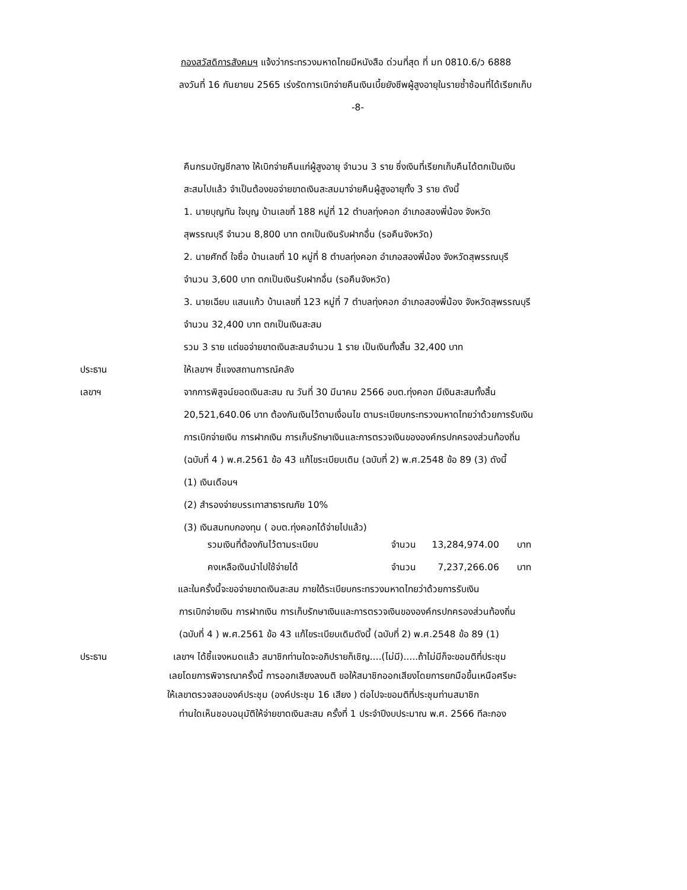กองสวัสดิการสังคมฯ แจ้งว่ากระทรวงมหาดไทยมีหนังสือ ด่วนที่สุด ที่ มท 0810.6/ว 6888
ลงวันที่ 16 กันยายน 2565 เร่งรัดการเบิกจ่ายคืนเงินเบี้ยยังชีพผู้สูงอายุในรายซ้ำซ้อนที่ได้เรียกเก็บ
-8-
คืนกรมบัญชีกลาง ให้เบิกจ่ายคืนแก่ผู้สูงอายุ จำนวน 3 ราย ซึ่งเงินที่เรียกเก็บคืนได้ตกเป็นเงิน
สะสมไปแล้ว จำเป็นต้องขอจ่ายขาดเงินสะสมมาจ่ายคืนผู้สูงอายุทั้ง 3 ราย ดังนี้
1. นายบุญทัน ใจบุญ บ้านเลขที่ 188 หมู่ที่ 12 ตำบลทุ่งคอก อำเภอสองพี่น้อง จังหวัด
สุพรรณบุรี จำนวน 8,800 บาท ตกเป็นเงินรับฝากอื่น (รอคืนจังหวัด)
2. นายศักดิ์ ใจซื่อ บ้านเลขที่ 10 หมู่ที่ 8 ตำบลทุ่งคอก อำเภอสองพี่น้อง จังหวัดสุพรรณบุรี
จำนวน 3,600 บาท ตกเป็นเงินรับฝากอื่น (รอคืนจังหวัด)
3. นายเฉียบ แสนแก้ว บ้านเลขที่ 123 หมู่ที่ 7 ตำบลทุ่งคอก อำเภอสองพี่น้อง จังหวัดสุพรรณบุรี
จำนวน 32,400 บาท ตกเป็นเงินสะสม
รวม 3 ราย แต่ขอจ่ายขาดเงินสะสมจำนวน 1 ราย เป็นเงินทั้งสิ้น 32,400 บาท
ประธาน ให้เลขาฯ ชี้แจงสถานการณ์คลัง
เลขาฯ จากการพิสูจน์ยอดเงินสะสม ณ วันที่ 30 มีนาคม 2566 อบต.ทุ่งคอก มีเงินสะสมทั้งสิ้น
20,521,640.06 บาท ต้องกันเงินไว้ตามเงื่อนไข ตามระเบียบกระทรวงมหาดไทยว่าด้วยการรับเงิน
การเบิกจ่ายเงิน การฝากเงิน การเก็บรักษาเงินและการตรวจเงินขององค์กรปกครองส่วนท้องถิ่น
(ฉบับที่ 4 ) พ.ศ.2561 ข้อ 43 แก้ไขระเบียบเดิม (ฉบับที่ 2) พ.ศ.2548 ข้อ 89 (3) ดังนี้
(1) เงินเดือนฯ
(2) สำรองจ่ายบรรเทาสาธารณภัย 10%
(3) เงินสมทบกองทุน ( อบต.ทุ่งคอกได้จ่ายไปแล้ว)
| รวมเงินที่ต้องกันไว้ตามระเบียบ | จำนวน | 13,284,974.00 | บาท |
| คงเหลือเงินนำไปใช้จ่ายได้ | จำนวน | 7,237,266.06 | บาท |
และในครั้งนี้จะขอจ่ายขาดเงินสะสม ภายใต้ระเบียบกระทรวงมหาดไทยว่าด้วยการรับเงิน
การเบิกจ่ายเงิน การฝากเงิน การเก็บรักษาเงินและการตรวจเงินขององค์กรปกครองส่วนท้องถิ่น
(ฉบับที่ 4 ) พ.ศ.2561 ข้อ 43 แก้ไขระเบียบเดิมดังนี้ (ฉบับที่ 2) พ.ศ.2548 ข้อ 89 (1)
ประธาน เลขาฯ ได้ชี้แจงหมดแล้ว สมาชิกท่านใดจะอภิปรายก็เชิญ....(ไม่มี).....ถ้าไม่มีก็จะขอมติที่ประชุม
เลยโดยการพิจารณาครั้งนี้ การออกเสียงลงมติ ขอให้สมาชิกออกเสียงโดยการยกมือขึ้นเหนือศรีษะ
ให้เลขาตรวจสอบองค์ประชุม (องค์ประชุม 16 เสียง ) ต่อไปจะขอมติที่ประชุมท่านสมาชิก
ท่านใดเห็นชอบอนุมัติให้จ่ายขาดเงินสะสม ครั้งที่ 1 ประจำปีงบประมาณ พ.ศ. 2566 ทีละกอง